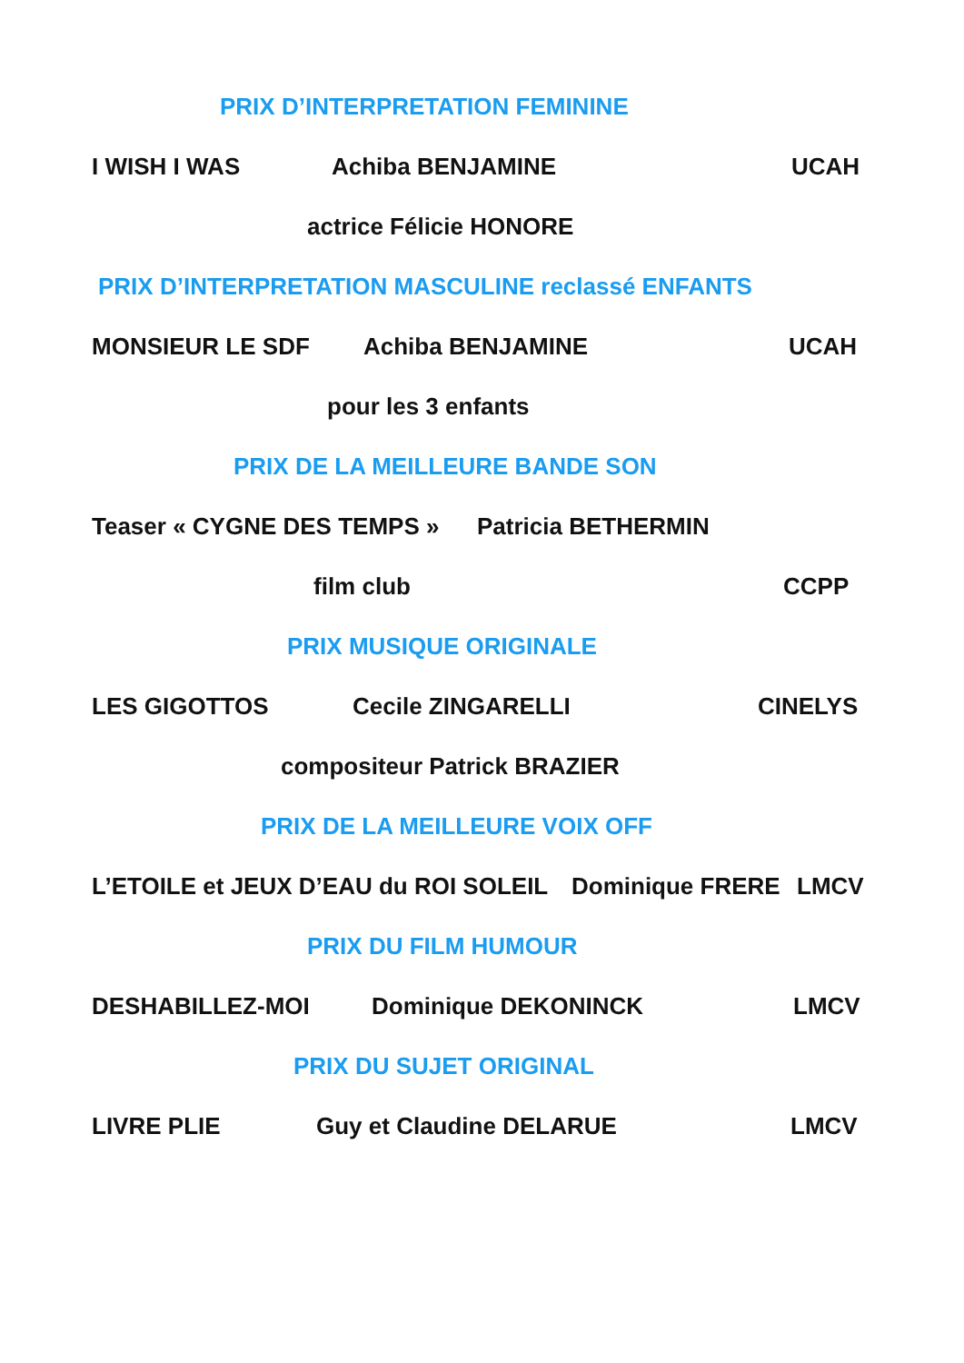PRIX D’INTERPRETATION FEMININE
I WISH I WAS Achiba BENJAMINE UCAH
actrice Félicie HONORE
PRIX D’INTERPRETATION MASCULINE reclassé ENFANTS
MONSIEUR LE SDF Achiba BENJAMINE UCAH
pour les 3 enfants
PRIX DE LA MEILLEURE BANDE SON
Teaser « CYGNE DES TEMPS » Patricia BETHERMIN
film club CCPP
PRIX MUSIQUE ORIGINALE
LES GIGOTTOS Cecile ZINGARELLI CINELYS
compositeur Patrick BRAZIER
PRIX DE LA MEILLEURE VOIX OFF
L’ETOILE et JEUX D’EAU du ROI SOLEIL Dominique FRERE LMCV
PRIX DU FILM HUMOUR
DESHABILLEZ-MOI Dominique DEKONINCK LMCV
PRIX DU SUJET ORIGINAL
LIVRE PLIE Guy et Claudine DELARUE LMCV